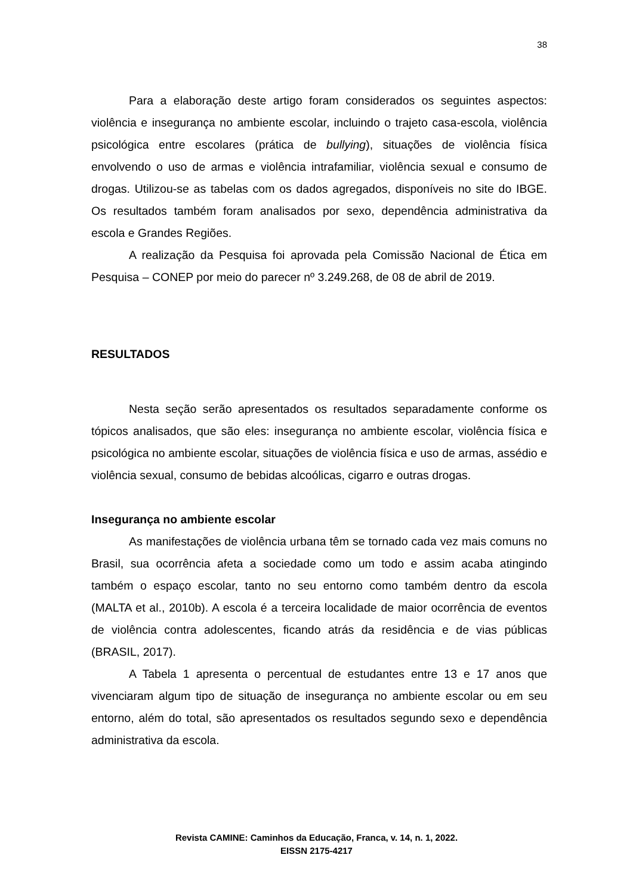38
Para a elaboração deste artigo foram considerados os seguintes aspectos: violência e insegurança no ambiente escolar, incluindo o trajeto casa-escola, violência psicológica entre escolares (prática de bullying), situações de violência física envolvendo o uso de armas e violência intrafamiliar, violência sexual e consumo de drogas. Utilizou-se as tabelas com os dados agregados, disponíveis no site do IBGE. Os resultados também foram analisados por sexo, dependência administrativa da escola e Grandes Regiões.
A realização da Pesquisa foi aprovada pela Comissão Nacional de Ética em Pesquisa – CONEP por meio do parecer nº 3.249.268, de 08 de abril de 2019.
RESULTADOS
Nesta seção serão apresentados os resultados separadamente conforme os tópicos analisados, que são eles: insegurança no ambiente escolar, violência física e psicológica no ambiente escolar, situações de violência física e uso de armas, assédio e violência sexual, consumo de bebidas alcoólicas, cigarro e outras drogas.
Insegurança no ambiente escolar
As manifestações de violência urbana têm se tornado cada vez mais comuns no Brasil, sua ocorrência afeta a sociedade como um todo e assim acaba atingindo também o espaço escolar, tanto no seu entorno como também dentro da escola (MALTA et al., 2010b). A escola é a terceira localidade de maior ocorrência de eventos de violência contra adolescentes, ficando atrás da residência e de vias públicas (BRASIL, 2017).
A Tabela 1 apresenta o percentual de estudantes entre 13 e 17 anos que vivenciaram algum tipo de situação de insegurança no ambiente escolar ou em seu entorno, além do total, são apresentados os resultados segundo sexo e dependência administrativa da escola.
Revista CAMINE: Caminhos da Educação, Franca, v. 14, n. 1, 2022.
EISSN 2175-4217